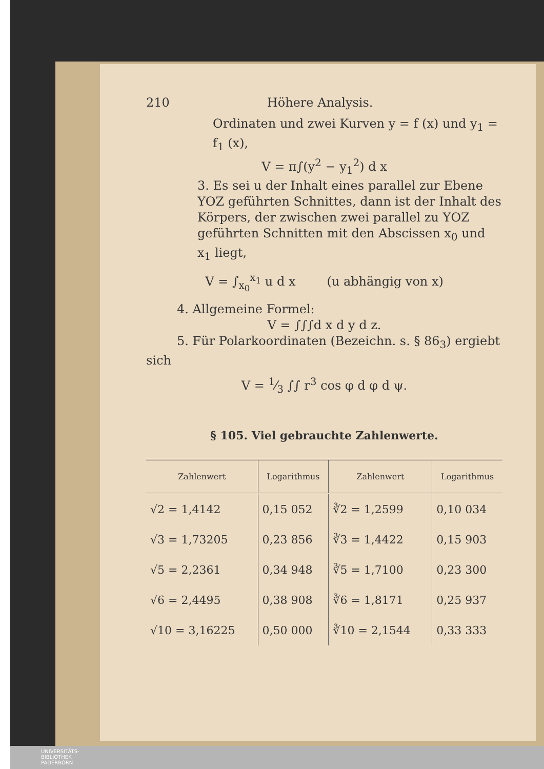210 Höhere Analysis.
Ordinaten und zwei Kurven y = f (x) und y<sub>1</sub> = f<sub>1</sub> (x),
V = π∫(y<sup>2</sup> − y<sub>1</sub><sup>2</sup>) d x
3. Es sei u der Inhalt eines parallel zur Ebene YOZ geführten Schnittes, dann ist der Inhalt des Körpers, der zwischen zwei parallel zu YOZ geführten Schnitten mit den Abscissen x<sub>0</sub> und x<sub>1</sub> liegt,
V = ∫<sub>x<sub>0</sub></sub><sup>x<sub>1</sub></sup> u d x (u abhängig von x)
4. Allgemeine Formel:
V = ∫∫∫d x d y d z.
5. Für Polarkoordinaten (Bezeichn. s. § 86<sub>3</sub>) ergiebt sich
V = 1⁄3 ∫∫ r<sup>3</sup> cos φ d φ d ψ.
§ 105. Viel gebrauchte Zahlenwerte.
| Zahlenwert | Logarithmus | Zahlenwert | Logarithmus |
| --- | --- | --- | --- |
| √2 = 1,4142 | 0,15 052 | ∛2 = 1,2599 | 0,10 034 |
| √3 = 1,73205 | 0,23 856 | ∛3 = 1,4422 | 0,15 903 |
| √5 = 2,2361 | 0,34 948 | ∛5 = 1,7100 | 0,23 300 |
| √6 = 2,4495 | 0,38 908 | ∛6 = 1,8171 | 0,25 937 |
| √10 = 3,16225 | 0,50 000 | ∛10 = 2,1544 | 0,33 333 |
UNIVERSITÄTS-
BIBLIOTHEK
PADERBORN